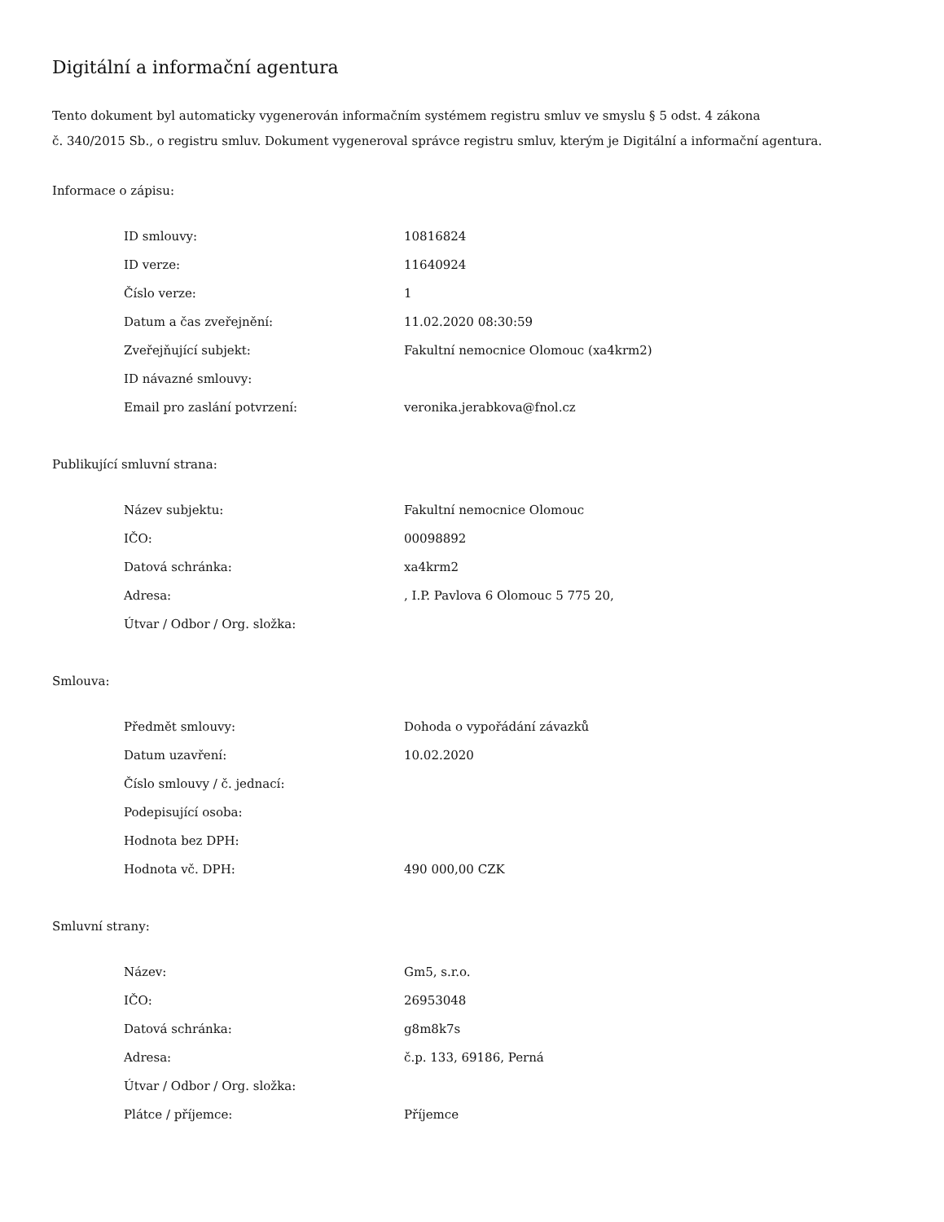Digitální a informační agentura
Tento dokument byl automaticky vygenerován informačním systémem registru smluv ve smyslu § 5 odst. 4 zákona
č. 340/2015 Sb., o registru smluv. Dokument vygeneroval správce registru smluv, kterým je Digitální a informační agentura.
Informace o zápisu:
| ID smlouvy: | 10816824 |
| ID verze: | 11640924 |
| Číslo verze: | 1 |
| Datum a čas zveřejnění: | 11.02.2020 08:30:59 |
| Zveřejňující subjekt: | Fakultní nemocnice Olomouc (xa4krm2) |
| ID návazné smlouvy: | |
| Email pro zaslání potvrzení: | veronika.jerabkova@fnol.cz |
Publikující smluvní strana:
| Název subjektu: | Fakultní nemocnice Olomouc |
| IČO: | 00098892 |
| Datová schránka: | xa4krm2 |
| Adresa: | , I.P. Pavlova 6 Olomouc 5 775 20, |
| Útvar / Odbor / Org. složka: | |
Smlouva:
| Předmět smlouvy: | Dohoda o vypořádání závazků |
| Datum uzavření: | 10.02.2020 |
| Číslo smlouvy / č. jednací: | |
| Podepisující osoba: | |
| Hodnota bez DPH: | |
| Hodnota vč. DPH: | 490 000,00 CZK |
Smluvní strany:
| Název: | Gm5, s.r.o. |
| IČO: | 26953048 |
| Datová schránka: | g8m8k7s |
| Adresa: | č.p. 133, 69186, Perná |
| Útvar / Odbor / Org. složka: | |
| Plátce / příjemce: | Příjemce |